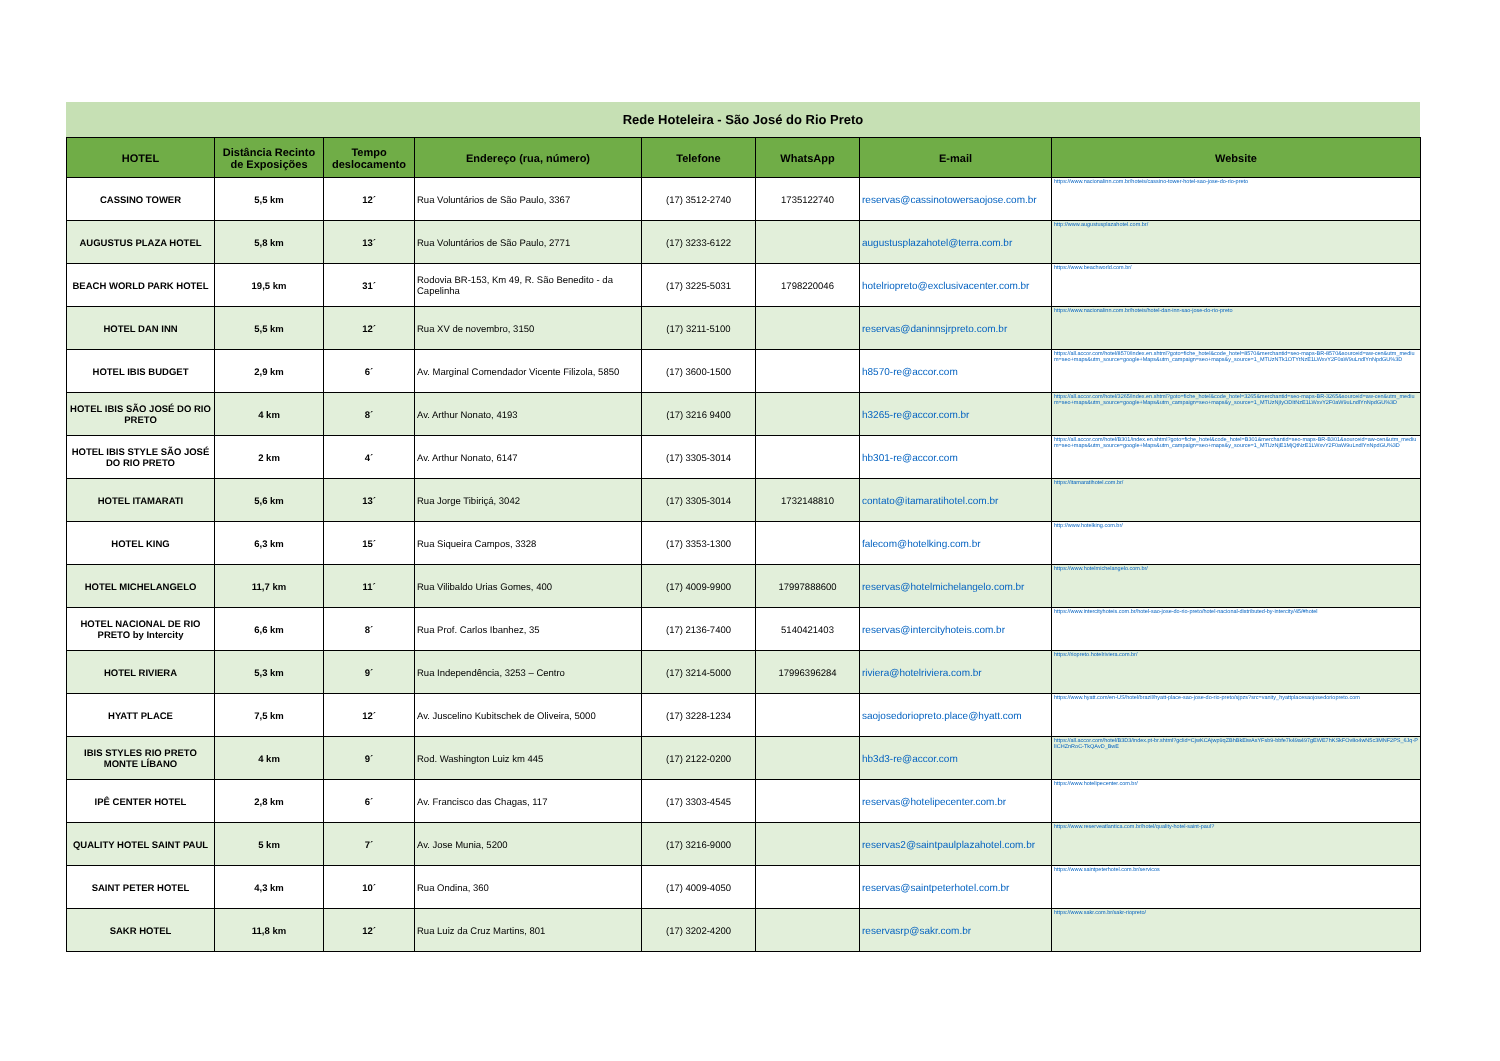Rede Hoteleira - São José do Rio Preto
| HOTEL | Distância Recinto de Exposições | Tempo deslocamento | Endereço (rua, número) | Telefone | WhatsApp | E-mail | Website |
| --- | --- | --- | --- | --- | --- | --- | --- |
| CASSINO TOWER | 5,5 km | 12´ | Rua Voluntários de São Paulo, 3367 | (17) 3512-2740 | 1735122740 | reservas@cassinotowersaojose.com.br | https://www.nacionalinn.com.br/hoteis/cassino-tower-hotel-sao-jose-do-rio-preto |
| AUGUSTUS PLAZA HOTEL | 5,8 km | 13´ | Rua Voluntários de São Paulo, 2771 | (17) 3233-6122 | | augustusplazahotel@terra.com.br | http://www.augustusplazahotel.com.br/ |
| BEACH WORLD PARK HOTEL | 19,5 km | 31´ | Rodovia BR-153, Km 49, R. São Benedito - da Capelinha | (17) 3225-5031 | 1798220046 | hotelriopreto@exclusivacenter.com.br | https://www.beachworld.com.br/ |
| HOTEL DAN INN | 5,5 km | 12´ | Rua XV de novembro, 3150 | (17) 3211-5100 | | reservas@daninnsjrpreto.com.br | https://www.nacionalinn.com.br/hoteis/hotel-dan-inn-sao-jose-do-rio-preto |
| HOTEL IBIS BUDGET | 2,9 km | 6´ | Av. Marginal Comendador Vicente Filizola, 5850 | (17) 3600-1500 | | h8570-re@accor.com | https://all.accor.com/hotel/8570/index.en.shtml?goto=fiche_hotel&code_hotel=8570&merchantid=seo-maps-BR-8570&sourceid=aw-cen&utm_medium=seo+maps&utm_source=google+Maps&utm_campaign=seo+maps&y_source=1_MTUzNTk1OTYtNzE1LWxvY2F0aW9uLndlYnNpdGU%3D |
| HOTEL IBIS SÃO JOSÉ DO RIO PRETO | 4 km | 8´ | Av. Arthur Nonato, 4193 | (17) 3216 9400 | | h3265-re@accor.com.br | https://all.accor.com/hotel/3265/index.en.shtml?goto=fiche_hotel&code_hotel=3265&merchantid=seo-maps-BR-3265&sourceid=aw-cen&utm_medium=seo+maps&utm_source=google+Maps&utm_campaign=seo+maps&y_source=1_MTUzNjIyODItNzE1LWxvY2F0aW9uLndlYnNpdGU%3D |
| HOTEL IBIS STYLE SÃO JOSÉ DO RIO PRETO | 2 km | 4´ | Av. Arthur Nonato, 6147 | (17) 3305-3014 | | hb301-re@accor.com | https://all.accor.com/hotel/B301/index.en.shtml?goto=fiche_hotel&code_hotel=B301&merchantid=seo-maps-BR-B301&sourceid=aw-cen&utm_medium=seo+maps&utm_source=google+Maps&utm_campaign=seo+maps&y_source=1_MTUzNjE1MjQtNzE1LWxvY2F0aW9uLndlYnNpdGU%3D |
| HOTEL ITAMARATI | 5,6 km | 13´ | Rua Jorge Tibiriçá, 3042 | (17) 3305-3014 | 1732148810 | contato@itamaratihotel.com.br | https://itamaratihotel.com.br/ |
| HOTEL KING | 6,3 km | 15´ | Rua Siqueira Campos, 3328 | (17) 3353-1300 | | falecom@hotelking.com.br | http://www.hotelking.com.br/ |
| HOTEL MICHELANGELO | 11,7 km | 11´ | Rua Vilibaldo Urias Gomes, 400 | (17) 4009-9900 | 17997888600 | reservas@hotelmichelangelo.com.br | https://www.hotelmichelangelo.com.br/ |
| HOTEL NACIONAL DE RIO PRETO by Intercity | 6,6 km | 8´ | Rua Prof. Carlos Ibanhez, 35 | (17) 2136-7400 | 5140421403 | reservas@intercityhoteis.com.br | https://www.intercityhoteis.com.br/hotel-sao-jose-do-rio-preto/hotel-nacional-distributed-by-intercity/45/#hotel |
| HOTEL RIVIERA | 5,3 km | 9´ | Rua Independência, 3253 – Centro | (17) 3214-5000 | 17996396284 | riviera@hotelriviera.com.br | https://riopreto.hotelriviera.com.br/ |
| HYATT PLACE | 7,5 km | 12´ | Av. Juscelino Kubitschek de Oliveira, 5000 | (17) 3228-1234 | | saojosedoriopreto.place@hyatt.com | https://www.hyatt.com/en-US/hotel/brazil/hyatt-place-sao-jose-do-rio-preto/sjpzs?src=vanity_hyattplacesaojosedoriopreto.com |
| IBIS STYLES RIO PRETO MONTE LÍBANO | 4 km | 9´ | Rod. Washington Luiz km 445 | (17) 2122-0200 | | hb3d3-re@accor.com | https://all.accor.com/hotel/B3D3/index.pt-br.shtml?gclid=CjwKCAjwp9qZBhBkEiwAsYFsb9-bbfe7k49a497gEWE7hKSkFOv8o4wN5c3MNF2PS_6Jq-PlICHZnRoC-TkQAvD_BwE |
| IPÊ CENTER HOTEL | 2,8 km | 6´ | Av. Francisco das Chagas, 117 | (17) 3303-4545 | | reservas@hotelipecenter.com.br | https://www.hotelipecenter.com.br/ |
| QUALITY HOTEL SAINT PAUL | 5 km | 7´ | Av. Jose Munia, 5200 | (17) 3216-9000 | | reservas2@saintpaulplazahotel.com.br | https://www.reserveatlantica.com.br/hotel/quality-hotel-saint-paul? |
| SAINT PETER HOTEL | 4,3 km | 10´ | Rua Ondina, 360 | (17) 4009-4050 | | reservas@saintpeterhotel.com.br | https://www.saintpeterhotel.com.br/servicos |
| SAKR HOTEL | 11,8 km | 12´ | Rua Luiz da Cruz Martins, 801 | (17) 3202-4200 | | reservasrp@sakr.com.br | https://www.sakr.com.br/sakr-riopreto/ |